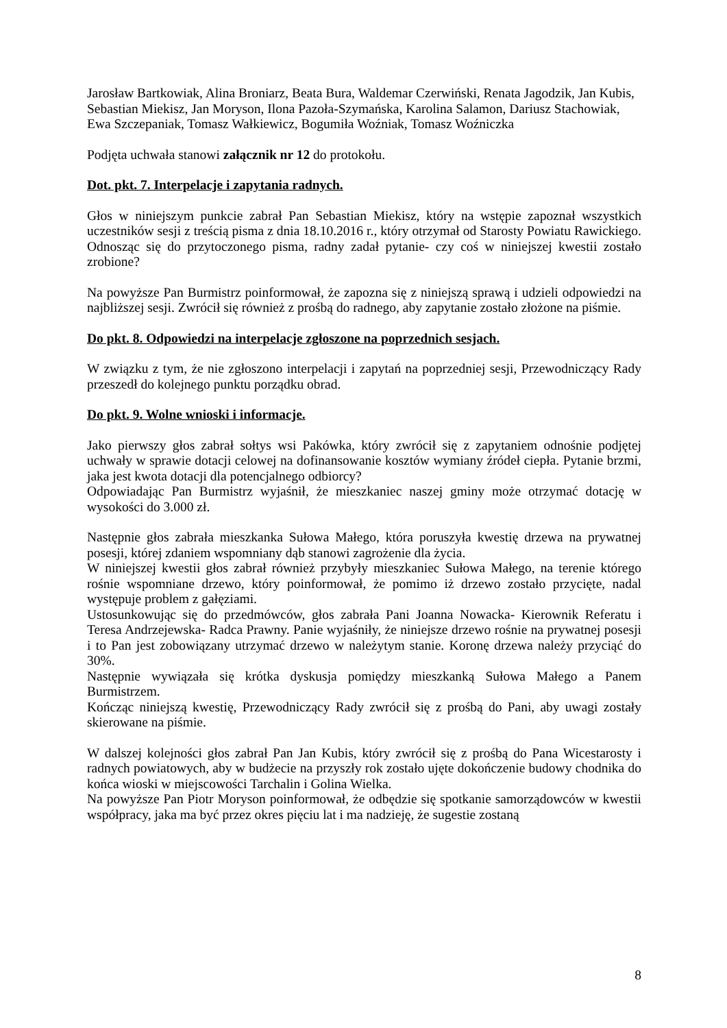Jarosław Bartkowiak, Alina Broniarz, Beata Bura, Waldemar Czerwiński, Renata Jagodzik, Jan Kubis, Sebastian Miekisz, Jan Moryson, Ilona Pazoła-Szymańska, Karolina Salamon, Dariusz Stachowiak, Ewa Szczepaniak, Tomasz Wałkiewicz, Bogumiła Woźniak, Tomasz Woźniczka
Podjęta uchwała stanowi załącznik nr 12 do protokołu.
Dot. pkt. 7. Interpelacje i zapytania radnych.
Głos w niniejszym punkcie zabrał Pan Sebastian Miekisz, który na wstępie zapoznał wszystkich uczestników sesji z treścią pisma z dnia 18.10.2016 r., który otrzymał od Starosty Powiatu Rawickiego. Odnosząc się do przytoczonego pisma, radny zadał pytanie- czy coś w niniejszej kwestii zostało zrobione?
Na powyższe Pan Burmistrz poinformował, że zapozna się z niniejszą sprawą i udzieli odpowiedzi na najbliższej sesji. Zwrócił się również z prośbą do radnego, aby zapytanie zostało złożone na piśmie.
Do pkt. 8. Odpowiedzi na interpelacje zgłoszone na poprzednich sesjach.
W związku z tym, że nie zgłoszono interpelacji i zapytań na poprzedniej sesji, Przewodniczący Rady przeszedł do kolejnego punktu porządku obrad.
Do pkt. 9. Wolne wnioski i informacje.
Jako pierwszy głos zabrał sołtys wsi Pakówka, który zwrócił się z zapytaniem odnośnie podjętej uchwały w sprawie dotacji celowej na dofinansowanie kosztów wymiany źródeł ciepła. Pytanie brzmi, jaka jest kwota dotacji dla potencjalnego odbiorcy?
Odpowiadając Pan Burmistrz wyjaśnił, że mieszkaniec naszej gminy może otrzymać dotację w wysokości do 3.000 zł.
Następnie głos zabrała mieszkanka Sułowa Małego, która poruszyła kwestię drzewa na prywatnej posesji, której zdaniem wspomniany dąb stanowi zagrożenie dla życia.
W niniejszej kwestii głos zabrał również przybyły mieszkaniec Sułowa Małego, na terenie którego rośnie wspomniane drzewo, który poinformował, że pomimo iż drzewo zostało przycięte, nadal występuje problem z gałęziami.
Ustosunkowując się do przedmówców, głos zabrała Pani Joanna Nowacka- Kierownik Referatu i Teresa Andrzejewska- Radca Prawny. Panie wyjaśniły, że niniejsze drzewo rośnie na prywatnej posesji i to Pan jest zobowiązany utrzymać drzewo w należytym stanie. Koronę drzewa należy przyciąć do 30%.
Następnie wywiązała się krótka dyskusja pomiędzy mieszkanką Sułowa Małego a Panem Burmistrzem.
Kończąc niniejszą kwestię, Przewodniczący Rady zwrócił się z prośbą do Pani, aby uwagi zostały skierowane na piśmie.
W dalszej kolejności głos zabrał Pan Jan Kubis, który zwrócił się z prośbą do Pana Wicestarosty i radnych powiatowych, aby w budżecie na przyszły rok zostało ujęte dokończenie budowy chodnika do końca wioski w miejscowości Tarchalin i Golina Wielka.
Na powyższe Pan Piotr Moryson poinformował, że odbędzie się spotkanie samorządowców w kwestii współpracy, jaka ma być przez okres pięciu lat i ma nadzieję, że sugestie zostaną
8